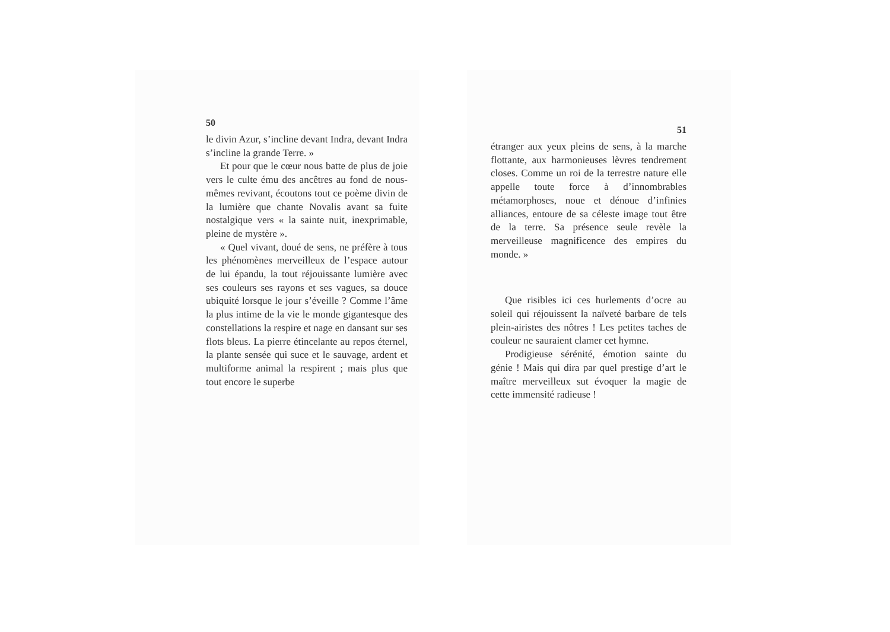50
le divin Azur, s’incline devant Indra, devant Indra s’incline la grande Terre. »
Et pour que le cœur nous batte de plus de joie vers le culte ému des ancêtres au fond de nous-mêmes revivant, écoutons tout ce poème divin de la lumière que chante Novalis avant sa fuite nostalgique vers « la sainte nuit, inexprimable, pleine de mystère ».
« Quel vivant, doué de sens, ne préfère à tous les phénomènes merveilleux de l’espace autour de lui épandu, la tout réjouissante lumière avec ses couleurs ses rayons et ses vagues, sa douce ubiquité lorsque le jour s’éveille ? Comme l’âme la plus intime de la vie le monde gigantesque des constellations la respire et nage en dansant sur ses flots bleus. La pierre étincelante au repos éternel, la plante sensée qui suce et le sauvage, ardent et multiforme animal la respirent ; mais plus que tout encore le superbe
51
étranger aux yeux pleins de sens, à la marche flottante, aux harmonieuses lèvres tendrement closes. Comme un roi de la terrestre nature elle appelle toute force à d’innombrables métamorphoses, noue et dénoue d’infinies alliances, entoure de sa céleste image tout être de la terre. Sa présence seule revèle la merveilleuse magnificence des empires du monde. »
Que risibles ici ces hurlements d’ocre au soleil qui réjouissent la naïveté barbare de tels plein-airistes des nôtres ! Les petites taches de couleur ne sauraient clamer cet hymne.
Prodigieuse sérénité, émotion sainte du génie ! Mais qui dira par quel prestige d’art le maître merveilleux sut évoquer la magie de cette immensité radieuse !